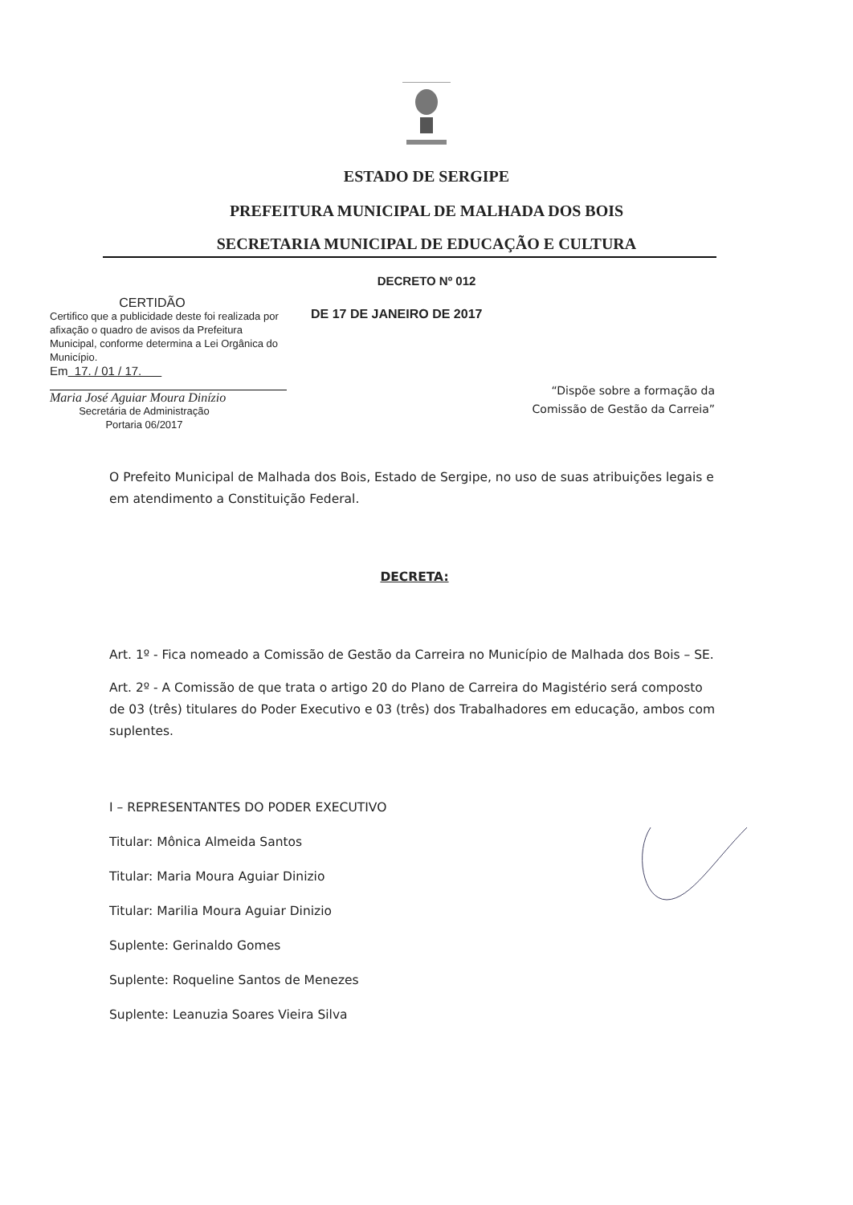ESTADO DE SERGIPE
PREFEITURA MUNICIPAL DE MALHADA DOS BOIS
SECRETARIA MUNICIPAL DE EDUCAÇÃO E CULTURA
DECRETO Nº 012
CERTIDÃO
Certifico que a publicidade deste foi realizada por afixação o quadro de avisos da Prefeitura Municipal, conforme determina a Lei Orgânica do Município.
Em 17. / 01 / 17.
Maria José Aguiar Moura Dinízio
Secretária de Administração
Portaria 06/2017
DE 17 DE JANEIRO DE 2017
“Dispõe sobre a formação da
Comissão de Gestão da Carreia”
O Prefeito Municipal de Malhada dos Bois, Estado de Sergipe, no uso de suas atribuições legais e em atendimento a Constituição Federal.
DECRETA:
Art. 1º - Fica nomeado a Comissão de Gestão da Carreira no Município de Malhada dos Bois – SE.
Art. 2º - A Comissão de que trata o artigo 20 do Plano de Carreira do Magistério será composto de 03 (três) titulares do Poder Executivo e 03 (três) dos Trabalhadores em educação, ambos com suplentes.
I – REPRESENTANTES DO PODER EXECUTIVO
Titular: Mônica Almeida Santos
Titular: Maria Moura Aguiar Dinizio
Titular: Marilia Moura Aguiar Dinizio
Suplente: Gerinaldo Gomes
Suplente: Roqueline Santos de Menezes
Suplente: Leanuzia Soares Vieira Silva